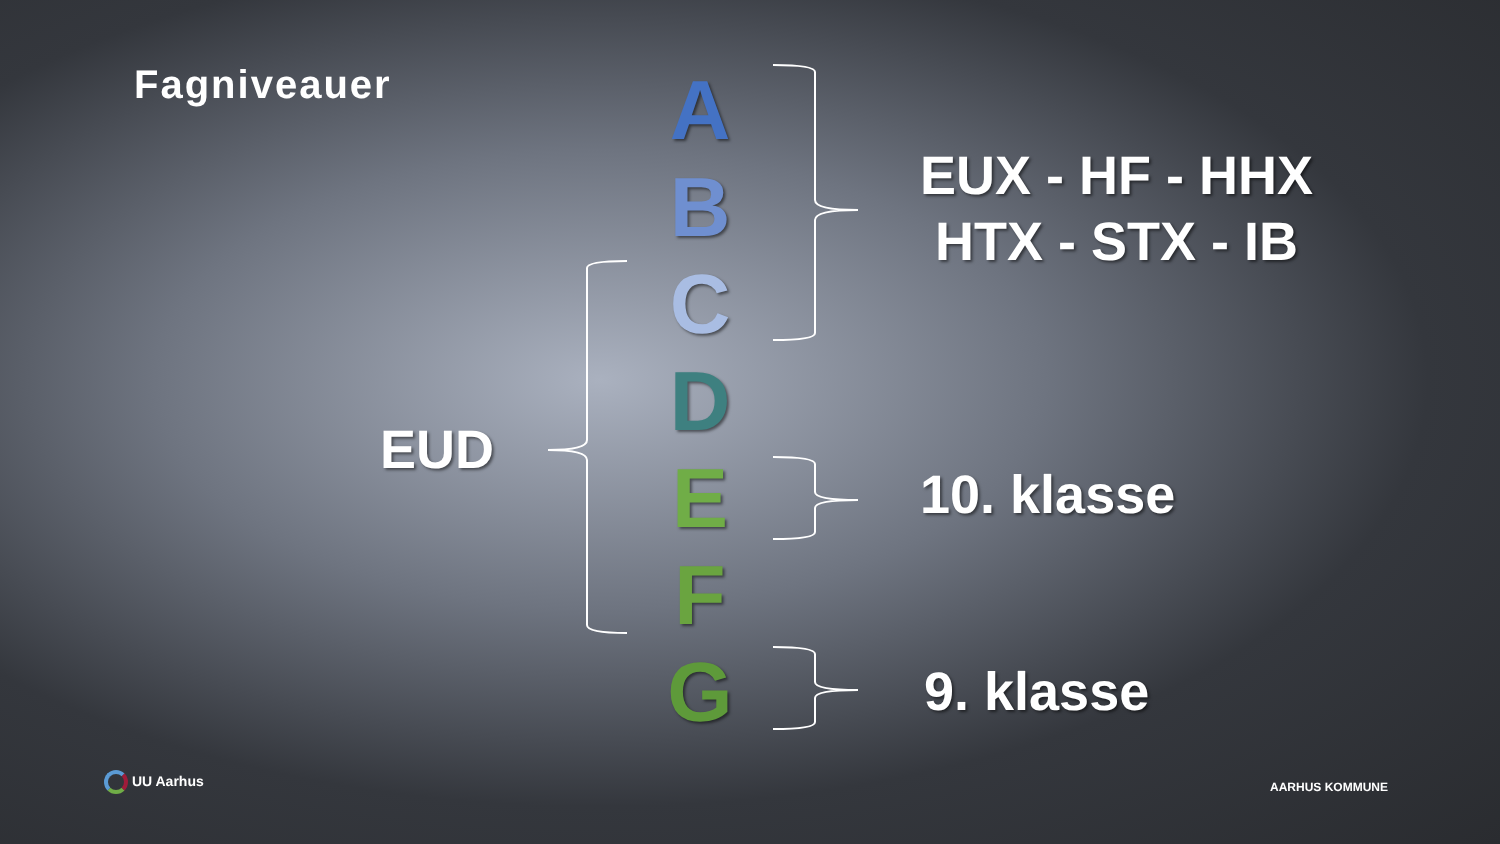Fagniveauer
A
B
C
D
E
F
G
EUX - HF - HHX
HTX - STX - IB
EUD
10. klasse
9. klasse
UU Aarhus AARHUS KOMMUNE